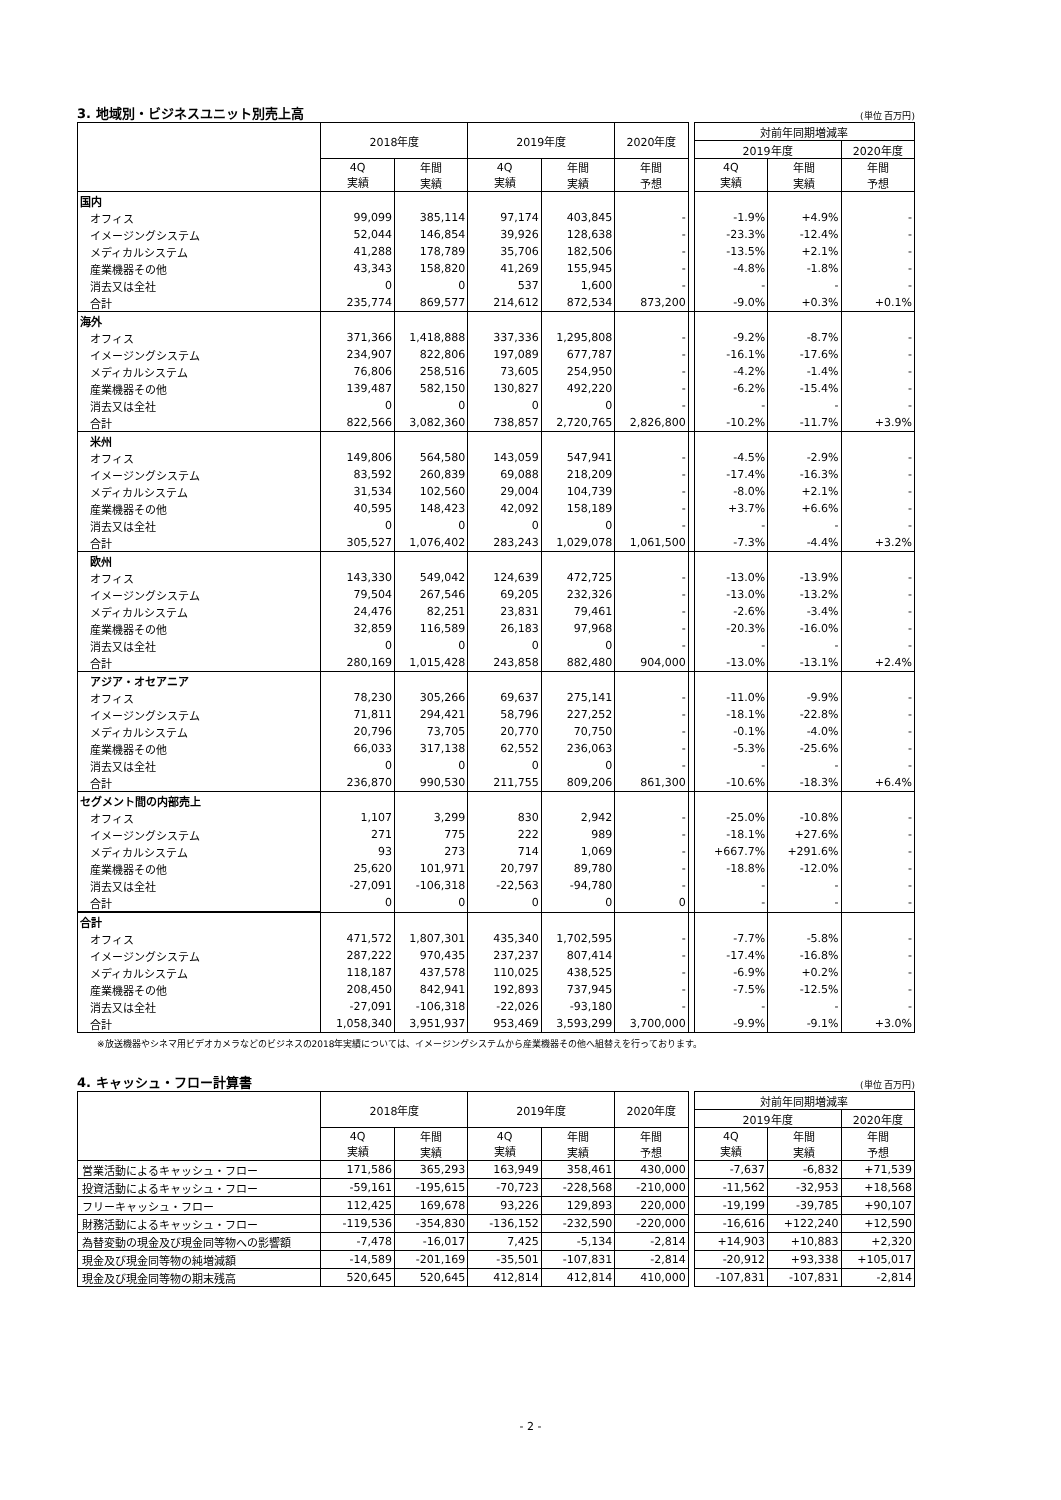3. 地域別・ビジネスユニット別売上高 (単位 百万円)
| | 2018年度 | | 2019年度 | | 2020年度 | | 対前年同期増減率 | | |
| --- | --- | --- | --- | --- | --- | --- | --- | --- | --- |
| | | | | | | | 2019年度 | | 2020年度 |
| | 4Q 実績 | 年間 実績 | 4Q 実績 | 年間 実績 | 年間 予想 | | 4Q 実績 | 年間 実績 | 年間 予想 |
| 国内 | | | | | | | | | |
| オフィス | 99,099 | 385,114 | 97,174 | 403,845 | - | | -1.9% | +4.9% | - |
| イメージングシステム | 52,044 | 146,854 | 39,926 | 128,638 | - | | -23.3% | -12.4% | - |
| メディカルシステム | 41,288 | 178,789 | 35,706 | 182,506 | - | | -13.5% | +2.1% | - |
| 産業機器その他 | 43,343 | 158,820 | 41,269 | 155,945 | - | | -4.8% | -1.8% | - |
| 消去又は全社 | 0 | 0 | 537 | 1,600 | - | | - | - | - |
| 合計 | 235,774 | 869,577 | 214,612 | 872,534 | 873,200 | | -9.0% | +0.3% | +0.1% |
| 海外 | | | | | | | | | |
| オフィス | 371,366 | 1,418,888 | 337,336 | 1,295,808 | - | | -9.2% | -8.7% | - |
| イメージングシステム | 234,907 | 822,806 | 197,089 | 677,787 | - | | -16.1% | -17.6% | - |
| メディカルシステム | 76,806 | 258,516 | 73,605 | 254,950 | - | | -4.2% | -1.4% | - |
| 産業機器その他 | 139,487 | 582,150 | 130,827 | 492,220 | - | | -6.2% | -15.4% | - |
| 消去又は全社 | 0 | 0 | 0 | 0 | - | | - | - | - |
| 合計 | 822,566 | 3,082,360 | 738,857 | 2,720,765 | 2,826,800 | | -10.2% | -11.7% | +3.9% |
| 米州 | | | | | | | | | |
| オフィス | 149,806 | 564,580 | 143,059 | 547,941 | - | | -4.5% | -2.9% | - |
| イメージングシステム | 83,592 | 260,839 | 69,088 | 218,209 | - | | -17.4% | -16.3% | - |
| メディカルシステム | 31,534 | 102,560 | 29,004 | 104,739 | - | | -8.0% | +2.1% | - |
| 産業機器その他 | 40,595 | 148,423 | 42,092 | 158,189 | - | | +3.7% | +6.6% | - |
| 消去又は全社 | 0 | 0 | 0 | 0 | - | | - | - | - |
| 合計 | 305,527 | 1,076,402 | 283,243 | 1,029,078 | 1,061,500 | | -7.3% | -4.4% | +3.2% |
| 欧州 | | | | | | | | | |
| オフィス | 143,330 | 549,042 | 124,639 | 472,725 | - | | -13.0% | -13.9% | - |
| イメージングシステム | 79,504 | 267,546 | 69,205 | 232,326 | - | | -13.0% | -13.2% | - |
| メディカルシステム | 24,476 | 82,251 | 23,831 | 79,461 | - | | -2.6% | -3.4% | - |
| 産業機器その他 | 32,859 | 116,589 | 26,183 | 97,968 | - | | -20.3% | -16.0% | - |
| 消去又は全社 | 0 | 0 | 0 | 0 | - | | - | - | - |
| 合計 | 280,169 | 1,015,428 | 243,858 | 882,480 | 904,000 | | -13.0% | -13.1% | +2.4% |
| アジア・オセアニア | | | | | | | | | |
| オフィス | 78,230 | 305,266 | 69,637 | 275,141 | - | | -11.0% | -9.9% | - |
| イメージングシステム | 71,811 | 294,421 | 58,796 | 227,252 | - | | -18.1% | -22.8% | - |
| メディカルシステム | 20,796 | 73,705 | 20,770 | 70,750 | - | | -0.1% | -4.0% | - |
| 産業機器その他 | 66,033 | 317,138 | 62,552 | 236,063 | - | | -5.3% | -25.6% | - |
| 消去又は全社 | 0 | 0 | 0 | 0 | - | | - | - | - |
| 合計 | 236,870 | 990,530 | 211,755 | 809,206 | 861,300 | | -10.6% | -18.3% | +6.4% |
| セグメント間の内部売上 | | | | | | | | | |
| オフィス | 1,107 | 3,299 | 830 | 2,942 | - | | -25.0% | -10.8% | - |
| イメージングシステム | 271 | 775 | 222 | 989 | - | | -18.1% | +27.6% | - |
| メディカルシステム | 93 | 273 | 714 | 1,069 | - | | +667.7% | +291.6% | - |
| 産業機器その他 | 25,620 | 101,971 | 20,797 | 89,780 | - | | -18.8% | -12.0% | - |
| 消去又は全社 | -27,091 | -106,318 | -22,563 | -94,780 | - | | - | - | - |
| 合計 | 0 | 0 | 0 | 0 | 0 | | - | - | - |
| 合計 | | | | | | | | | |
| オフィス | 471,572 | 1,807,301 | 435,340 | 1,702,595 | - | | -7.7% | -5.8% | - |
| イメージングシステム | 287,222 | 970,435 | 237,237 | 807,414 | - | | -17.4% | -16.8% | - |
| メディカルシステム | 118,187 | 437,578 | 110,025 | 438,525 | - | | -6.9% | +0.2% | - |
| 産業機器その他 | 208,450 | 842,941 | 192,893 | 737,945 | - | | -7.5% | -12.5% | - |
| 消去又は全社 | -27,091 | -106,318 | -22,026 | -93,180 | - | | - | - | - |
| 合計 | 1,058,340 | 3,951,937 | 953,469 | 3,593,299 | 3,700,000 | | -9.9% | -9.1% | +3.0% |
※放送機器やシネマ用ビデオカメラなどのビジネスの2018年実績については、イメージングシステムから産業機器その他へ組替えを行っております。
4. キャッシュ・フロー計算書 (単位 百万円)
| | 2018年度 | | 2019年度 | | 2020年度 | | 対前年同期増減率 | | |
| --- | --- | --- | --- | --- | --- | --- | --- | --- | --- |
| | | | | | | | 2019年度 | | 2020年度 |
| | 4Q 実績 | 年間 実績 | 4Q 実績 | 年間 実績 | 年間 予想 | | 4Q 実績 | 年間 実績 | 年間 予想 |
| 営業活動によるキャッシュ・フロー | 171,586 | 365,293 | 163,949 | 358,461 | 430,000 | | -7,637 | -6,832 | +71,539 |
| 投資活動によるキャッシュ・フロー | -59,161 | -195,615 | -70,723 | -228,568 | -210,000 | | -11,562 | -32,953 | +18,568 |
| フリーキャッシュ・フロー | 112,425 | 169,678 | 93,226 | 129,893 | 220,000 | | -19,199 | -39,785 | +90,107 |
| 財務活動によるキャッシュ・フロー | -119,536 | -354,830 | -136,152 | -232,590 | -220,000 | | -16,616 | +122,240 | +12,590 |
| 為替変動の現金及び現金同等物への影響額 | -7,478 | -16,017 | 7,425 | -5,134 | -2,814 | | +14,903 | +10,883 | +2,320 |
| 現金及び現金同等物の純増減額 | -14,589 | -201,169 | -35,501 | -107,831 | -2,814 | | -20,912 | +93,338 | +105,017 |
| 現金及び現金同等物の期末残高 | 520,645 | 520,645 | 412,814 | 412,814 | 410,000 | | -107,831 | -107,831 | -2,814 |
- 2 -